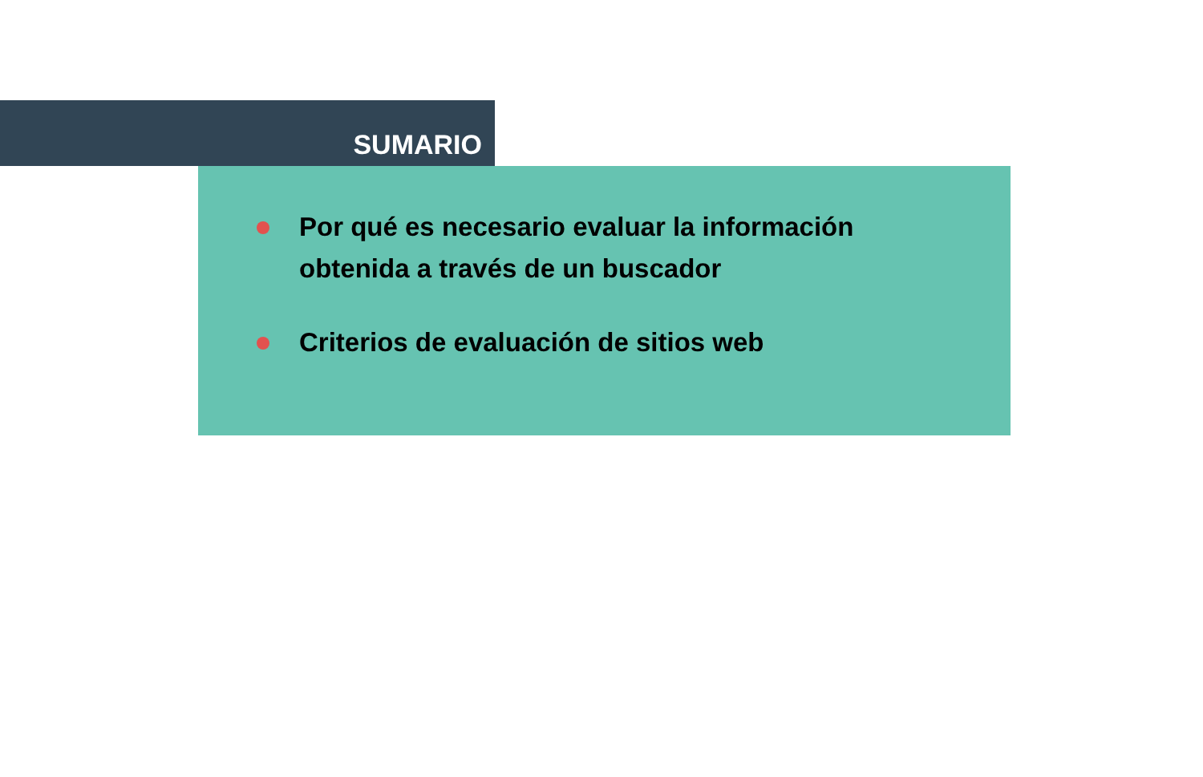SUMARIO
Por qué es necesario evaluar la información
obtenida a través de un buscador
Criterios de evaluación de sitios web